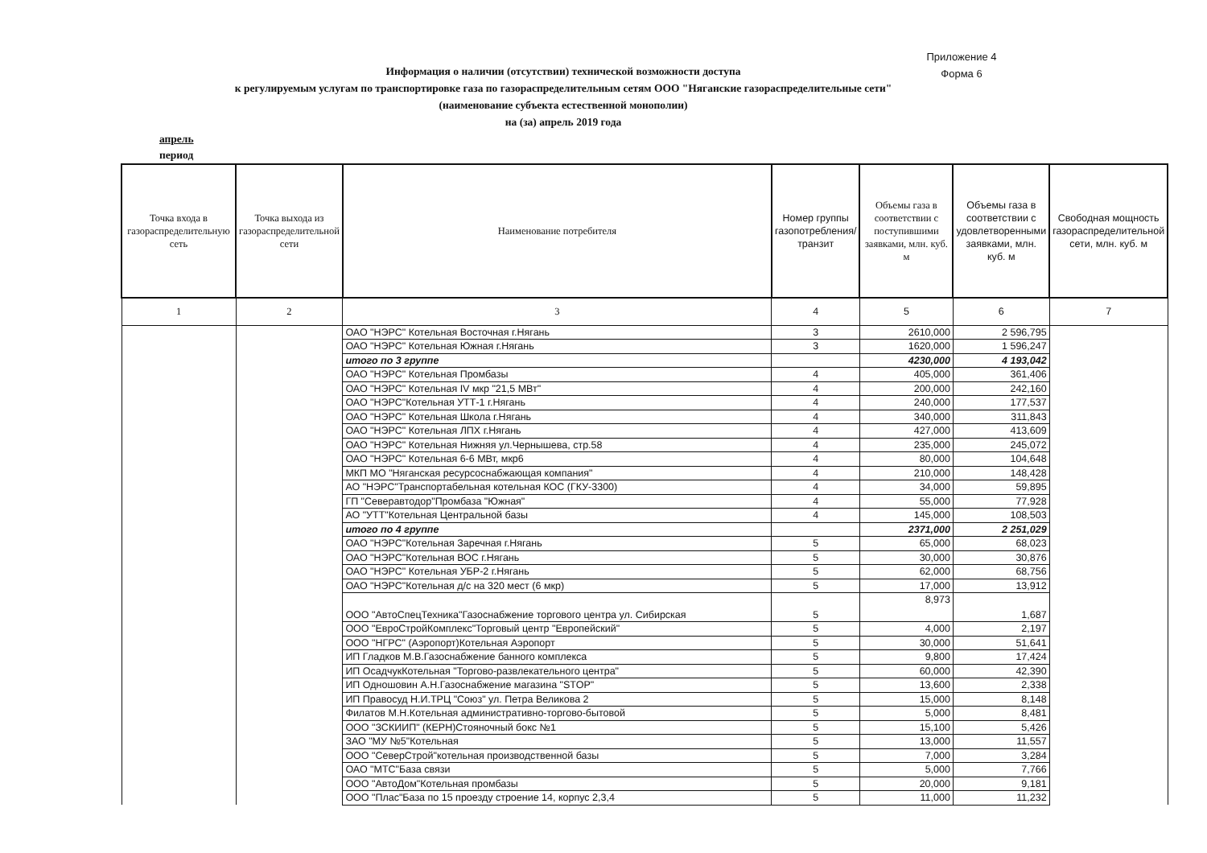Приложение 4
Форма 6
Информация о наличии (отсутствии) технической возможности доступа
к регулируемым услугам по транспортировке газа по газораспределительным сетям ООО "Няганские газораспределительные сети"
(наименование субъекта естественной монополии)
на (за) апрель 2019 года
апрель
период
| Точка входа в газораспределительную сеть | Точка выхода из газораспределительной сети | Наименование потребителя | Номер группы газопотребления/ транзит | Объемы газа в соответствии с поступившими заявками, млн. куб. м | Объемы газа в соответствии с удовлетворенными заявками, млн. куб. м | Свободная мощность газораспределительной сети, млн. куб. м |
| --- | --- | --- | --- | --- | --- | --- |
| 1 | 2 | 3 | 4 | 5 | 6 | 7 |
| | | ОАО "НЭРС" Котельная Восточная г.Нягань | 3 | 2610,000 | 2 596,795 | |
| | | ОАО "НЭРС" Котельная Южная г.Нягань | 3 | 1620,000 | 1 596,247 | |
| | | итого по 3 группе | | 4230,000 | 4 193,042 | |
| | | ОАО "НЭРС" Котельная Промбазы | 4 | 405,000 | 361,406 | |
| | | ОАО "НЭРС" Котельная IV мкр "21,5 МВт" | 4 | 200,000 | 242,160 | |
| | | ОАО "НЭРС"Котельная УТТ-1 г.Нягань | 4 | 240,000 | 177,537 | |
| | | ОАО "НЭРС" Котельная Школа г.Нягань | 4 | 340,000 | 311,843 | |
| | | ОАО "НЭРС" Котельная ЛПХ г.Нягань | 4 | 427,000 | 413,609 | |
| | | ОАО "НЭРС" Котельная Нижняя ул.Чернышева, стр.58 | 4 | 235,000 | 245,072 | |
| | | ОАО "НЭРС" Котельная 6-6 МВт, мкр6 | 4 | 80,000 | 104,648 | |
| | | МКП МО "Няганская ресурсоснабжающая компания" | 4 | 210,000 | 148,428 | |
| | | АО "НЭРС"Транспортабельная котельная КОС (ГКУ-3300) | 4 | 34,000 | 59,895 | |
| | | ГП "Северавтодор"Промбаза "Южная" | 4 | 55,000 | 77,928 | |
| | | АО "УТТ"Котельная Центральной базы | 4 | 145,000 | 108,503 | |
| | | итого по 4 группе | | 2371,000 | 2 251,029 | |
| | | ОАО "НЭРС"Котельная Заречная г.Нягань | 5 | 65,000 | 68,023 | |
| | | ОАО "НЭРС"Котельная ВОС г.Нягань | 5 | 30,000 | 30,876 | |
| | | ОАО "НЭРС" Котельная УБР-2 г.Нягань | 5 | 62,000 | 68,756 | |
| | | ОАО "НЭРС"Котельная д/с на 320 мест (6 мкр) | 5 | 17,000 | 13,912 | |
| | | ООО "АвтоСпецТехника"Газоснабжение торгового центра ул. Сибирская | 5 | 8,973 | 1,687 | |
| | | ООО "ЕвроСтройКомплекс"Торговый центр "Европейский" | 5 | 4,000 | 2,197 | |
| | | ООО "НГРС" (Аэропорт)Котельная Аэропорт | 5 | 30,000 | 51,641 | |
| | | ИП Гладков М.В.Газоснабжение банного комплекса | 5 | 9,800 | 17,424 | |
| | | ИП ОсадчукКотельная "Торгово-развлекательного центра" | 5 | 60,000 | 42,390 | |
| | | ИП Одношовин А.Н.Газоснабжение магазина "STOP" | 5 | 13,600 | 2,338 | |
| | | ИП Правосуд Н.И.ТРЦ "Союз" ул. Петра Великова 2 | 5 | 15,000 | 8,148 | |
| | | Филатов М.Н.Котельная административно-торгово-бытовой | 5 | 5,000 | 8,481 | |
| | | ООО "ЗСКИИП" (КЕРН)Стояночный бокс №1 | 5 | 15,100 | 5,426 | |
| | | ЗАО "МУ №5"Котельная | 5 | 13,000 | 11,557 | |
| | | ООО "СеверСтрой"котельная производственной базы | 5 | 7,000 | 3,284 | |
| | | ОАО "МТС"База связи | 5 | 5,000 | 7,766 | |
| | | ООО "АвтоДом"Котельная промбазы | 5 | 20,000 | 9,181 | |
| | | ООО "Плас"База по 15 проезду строение 14, корпус 2,3,4 | 5 | 11,000 | 11,232 | |